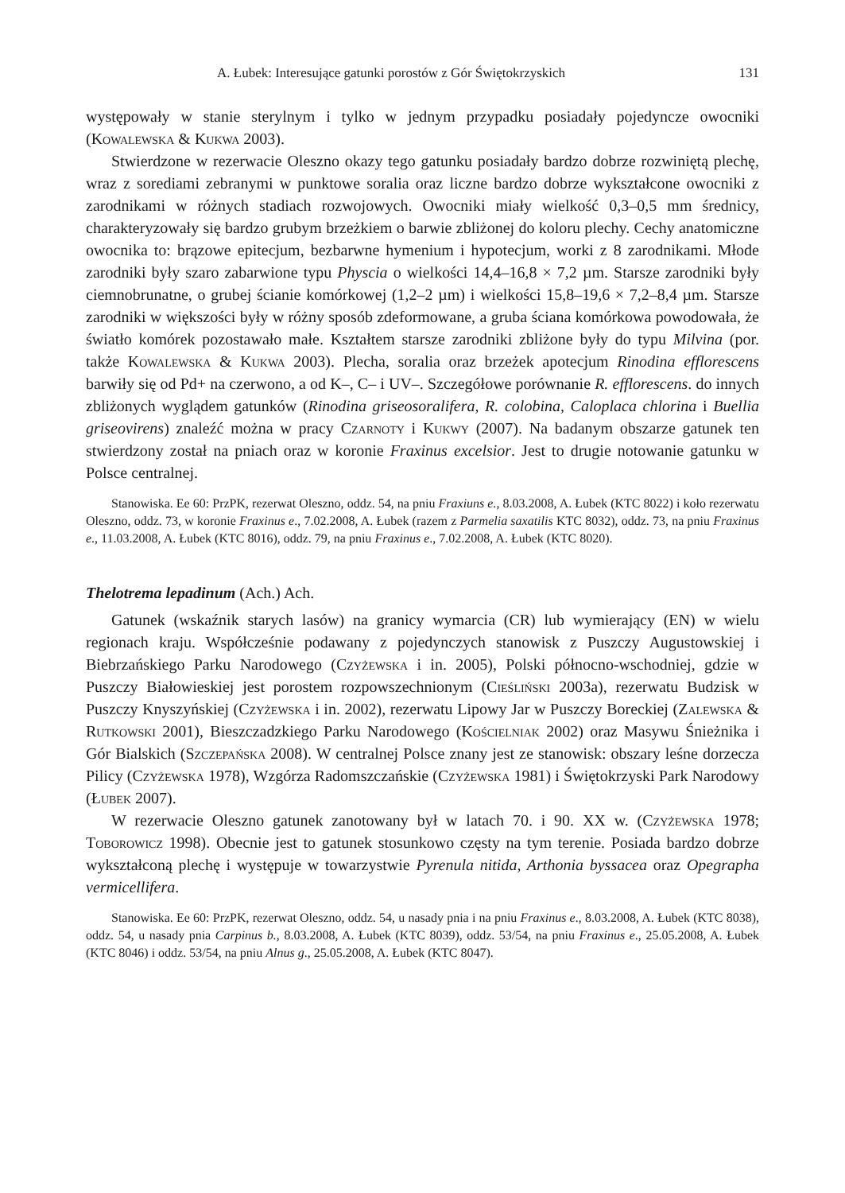A. Łubek: Interesujące gatunki porostów z Gór Świętokrzyskich 131
występowały w stanie sterylnym i tylko w jednym przypadku posiadały pojedyncze owocniki (Kowalewska & Kukwa 2003).
Stwierdzone w rezerwacie Oleszno okazy tego gatunku posiadały bardzo dobrze rozwiniętą plechę, wraz z sorediami zebranymi w punktowe soralia oraz liczne bardzo dobrze wykształcone owocniki z zarodnikami w różnych stadiach rozwojowych. Owocniki miały wielkość 0,3–0,5 mm średnicy, charakteryzowały się bardzo grubym brzeżkiem o barwie zbliżonej do koloru plechy. Cechy anatomiczne owocnika to: brązowe epitecjum, bezbarwne hymenium i hypotecjum, worki z 8 zarodnikami. Młode zarodniki były szaro zabarwione typu Physcia o wielkości 14,4–16,8 × 7,2 µm. Starsze zarodniki były ciemnobrunatne, o grubej ścianie komórkowej (1,2–2 µm) i wielkości 15,8–19,6 × 7,2–8,4 µm. Starsze zarodniki w większości były w różny sposób zdeformowane, a gruba ściana komórkowa powodowała, że światło komórek pozostawało małe. Kształtem starsze zarodniki zbliżone były do typu Milvina (por. także Kowalewska & Kukwa 2003). Plecha, soralia oraz brzeżek apotecjum Rinodina efflorescens barwiły się od Pd+ na czerwono, a od K–, C– i UV–. Szczegółowe porównanie R. efflorescens. do innych zbliżonych wyglądem gatunków (Rinodina griseosoralifera, R. colobina, Caloplaca chlorina i Buellia griseovirens) znaleźć można w pracy Czarnoty i Kukwy (2007). Na badanym obszarze gatunek ten stwierdzony został na pniach oraz w koronie Fraxinus excelsior. Jest to drugie notowanie gatunku w Polsce centralnej.
Stanowiska. Ee 60: PrzPK, rezerwat Oleszno, oddz. 54, na pniu Fraxiuns e., 8.03.2008, A. Łubek (KTC 8022) i koło rezerwatu Oleszno, oddz. 73, w koronie Fraxinus e., 7.02.2008, A. Łubek (razem z Parmelia saxatilis KTC 8032), oddz. 73, na pniu Fraxinus e., 11.03.2008, A. Łubek (KTC 8016), oddz. 79, na pniu Fraxinus e., 7.02.2008, A. Łubek (KTC 8020).
Thelotrema lepadinum (Ach.) Ach.
Gatunek (wskaźnik starych lasów) na granicy wymarcia (CR) lub wymierający (EN) w wielu regionach kraju. Współcześnie podawany z pojedynczych stanowisk z Puszczy Augustowskiej i Biebrzańskiego Parku Narodowego (Czyżewska i in. 2005), Polski północno-wschodniej, gdzie w Puszczy Białowieskiej jest porostem rozpowszechnionym (Cieśliński 2003a), rezerwatu Budzisk w Puszczy Knyszyńskiej (Czyżewska i in. 2002), rezerwatu Lipowy Jar w Puszczy Boreckiej (Zalewska & Rutkowski 2001), Bieszczadzkiego Parku Narodowego (Kościelniak 2002) oraz Masywu Śnieżnika i Gór Bialskich (Szczepańska 2008). W centralnej Polsce znany jest ze stanowisk: obszary leśne dorzecza Pilicy (Czyżewska 1978), Wzgórza Radomszczańskie (Czyżewska 1981) i Świętokrzyski Park Narodowy (Łubek 2007).
W rezerwacie Oleszno gatunek zanotowany był w latach 70. i 90. XX w. (Czyżewska 1978; Toborowicz 1998). Obecnie jest to gatunek stosunkowo częsty na tym terenie. Posiada bardzo dobrze wykształconą plechę i występuje w towarzystwie Pyrenula nitida, Arthonia byssacea oraz Opegrapha vermicellifera.
Stanowiska. Ee 60: PrzPK, rezerwat Oleszno, oddz. 54, u nasady pnia i na pniu Fraxinus e., 8.03.2008, A. Łubek (KTC 8038), oddz. 54, u nasady pnia Carpinus b., 8.03.2008, A. Łubek (KTC 8039), oddz. 53/54, na pniu Fraxinus e., 25.05.2008, A. Łubek (KTC 8046) i oddz. 53/54, na pniu Alnus g., 25.05.2008, A. Łubek (KTC 8047).